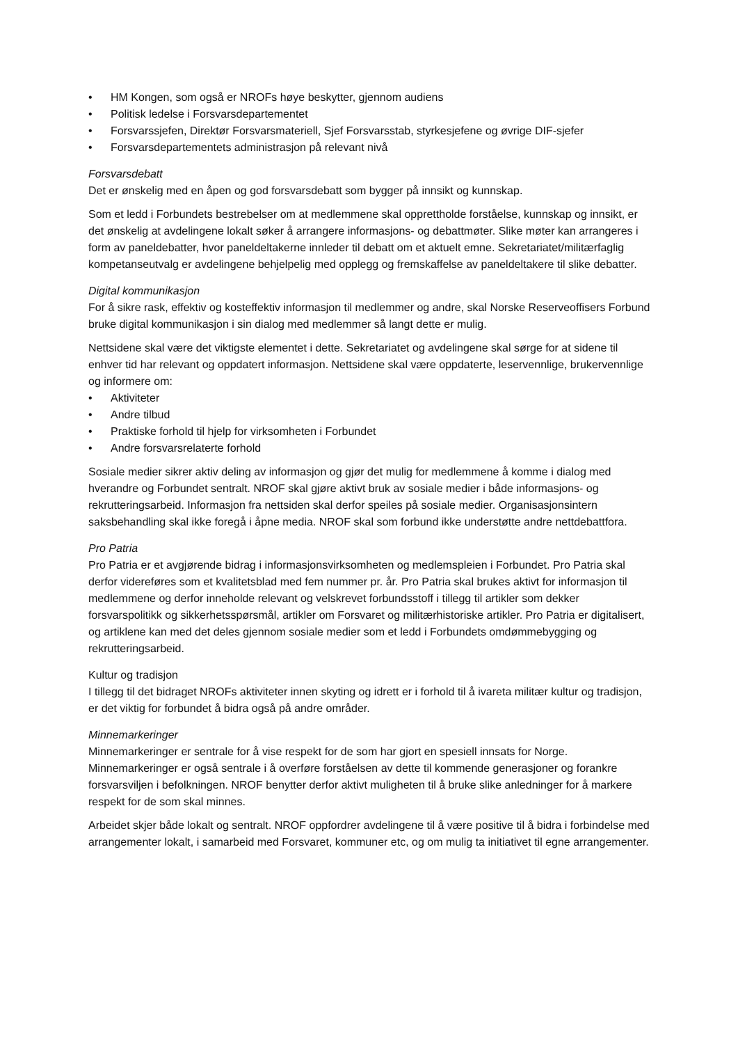• HM Kongen, som også er NROFs høye beskytter, gjennom audiens
• Politisk ledelse i Forsvarsdepartementet
• Forsvarssjefen, Direktør Forsvarsmateriell, Sjef Forsvarsstab, styrkesjefene og øvrige DIF-sjefer
• Forsvarsdepartementets administrasjon på relevant nivå
Forsvarsdebatt
Det er ønskelig med en åpen og god forsvarsdebatt som bygger på innsikt og kunnskap.
Som et ledd i Forbundets bestrebelser om at medlemmene skal opprettholde forståelse, kunnskap og innsikt, er det ønskelig at avdelingene lokalt søker å arrangere informasjons- og debattmøter. Slike møter kan arrangeres i form av paneldebatter, hvor paneldeltakerne innleder til debatt om et aktuelt emne. Sekretariatet/militærfaglig kompetanseutvalg er avdelingene behjelpelig med opplegg og fremskaffelse av paneldeltakere til slike debatter.
Digital kommunikasjon
For å sikre rask, effektiv og kosteffektiv informasjon til medlemmer og andre, skal Norske Reserveoffisers Forbund bruke digital kommunikasjon i sin dialog med medlemmer så langt dette er mulig.
Nettsidene skal være det viktigste elementet i dette. Sekretariatet og avdelingene skal sørge for at sidene til enhver tid har relevant og oppdatert informasjon. Nettsidene skal være oppdaterte, leservennlige, brukervennlige og informere om:
• Aktiviteter
• Andre tilbud
• Praktiske forhold til hjelp for virksomheten i Forbundet
• Andre forsvarsrelaterte forhold
Sosiale medier sikrer aktiv deling av informasjon og gjør det mulig for medlemmene å komme i dialog med hverandre og Forbundet sentralt. NROF skal gjøre aktivt bruk av sosiale medier i både informasjons- og rekrutteringsarbeid. Informasjon fra nettsiden skal derfor speiles på sosiale medier. Organisasjonsintern saksbehandling skal ikke foregå i åpne media. NROF skal som forbund ikke understøtte andre nettdebattfora.
Pro Patria
Pro Patria er et avgjørende bidrag i informasjonsvirksomheten og medlemspleien i Forbundet. Pro Patria skal derfor videreføres som et kvalitetsblad med fem nummer pr. år. Pro Patria skal brukes aktivt for informasjon til medlemmene og derfor inneholde relevant og velskrevet forbundsstoff i tillegg til artikler som dekker forsvarspolitikk og sikkerhetsspørsmål, artikler om Forsvaret og militærhistoriske artikler. Pro Patria er digitalisert, og artiklene kan med det deles gjennom sosiale medier som et ledd i Forbundets omdømmebygging og rekrutteringsarbeid.
Kultur og tradisjon
I tillegg til det bidraget NROFs aktiviteter innen skyting og idrett er i forhold til å ivareta militær kultur og tradisjon, er det viktig for forbundet å bidra også på andre områder.
Minnemarkeringer
Minnemarkeringer er sentrale for å vise respekt for de som har gjort en spesiell innsats for Norge. Minnemarkeringer er også sentrale i å overføre forståelsen av dette til kommende generasjoner og forankre forsvarsviljen i befolkningen. NROF benytter derfor aktivt muligheten til å bruke slike anledninger for å markere respekt for de som skal minnes.
Arbeidet skjer både lokalt og sentralt. NROF oppfordrer avdelingene til å være positive til å bidra i forbindelse med arrangementer lokalt, i samarbeid med Forsvaret, kommuner etc, og om mulig ta initiativet til egne arrangementer.